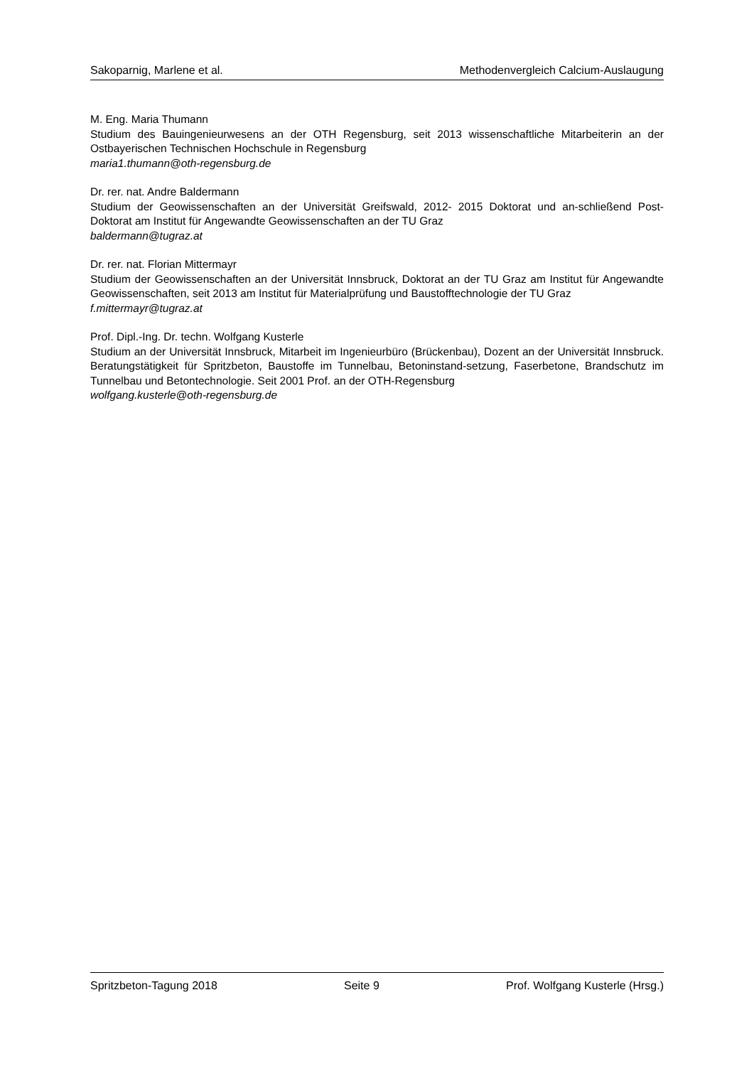Sakoparnig, Marlene et al. Methodenvergleich Calcium-Auslaugung
M. Eng. Maria Thumann
Studium des Bauingenieurwesens an der OTH Regensburg, seit 2013 wissenschaftliche Mitarbeiterin an der Ostbayerischen Technischen Hochschule in Regensburg
maria1.thumann@oth-regensburg.de
Dr. rer. nat. Andre Baldermann
Studium der Geowissenschaften an der Universität Greifswald, 2012- 2015 Doktorat und an-schließend Post-Doktorat am Institut für Angewandte Geowissenschaften an der TU Graz
baldermann@tugraz.at
Dr. rer. nat. Florian Mittermayr
Studium der Geowissenschaften an der Universität Innsbruck, Doktorat an der TU Graz am Institut für Angewandte Geowissenschaften, seit 2013 am Institut für Materialprüfung und Baustofftechnologie der TU Graz
f.mittermayr@tugraz.at
Prof. Dipl.-Ing. Dr. techn. Wolfgang Kusterle
Studium an der Universität Innsbruck, Mitarbeit im Ingenieurbüro (Brückenbau), Dozent an der Universität Innsbruck. Beratungstätigkeit für Spritzbeton, Baustoffe im Tunnelbau, Betoninstand-setzung, Faserbetone, Brandschutz im Tunnelbau und Betontechnologie. Seit 2001 Prof. an der OTH-Regensburg
wolfgang.kusterle@oth-regensburg.de
Spritzbeton-Tagung 2018 Seite 9 Prof. Wolfgang Kusterle (Hrsg.)